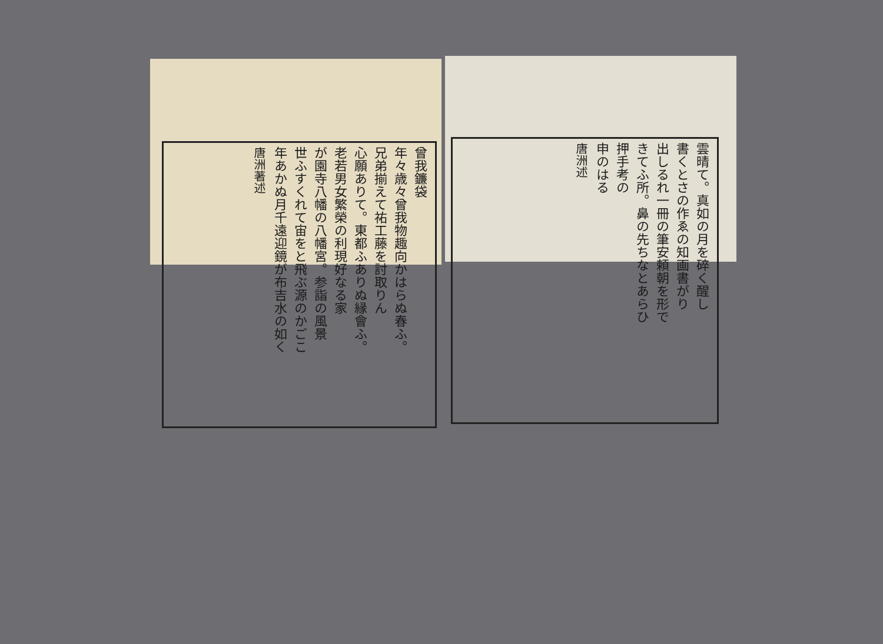曾我鐮袋
年々歳々曾我物趣向かはらぬ春ふ。
兄弟揃えて祐工藤を討取りん
心願ありて。東都ふありぬ縁會ふ。
老若男女繁榮の利現好なる家
が園寺八幡の八幡宮。参詣の風景
世ふすくれて宙をと飛ぶ源のかごこ
年あかぬ月千遠迎鏡が布吉水の如く
唐洲著述
雲晴て。真如の月を碎く醒し
書くとさの作ゑの知画書がり
出しるれ一冊の筆安頼朝を形で
きてふ所。鼻の先ちなとあらひ
押手考の
申のはる
唐洲述